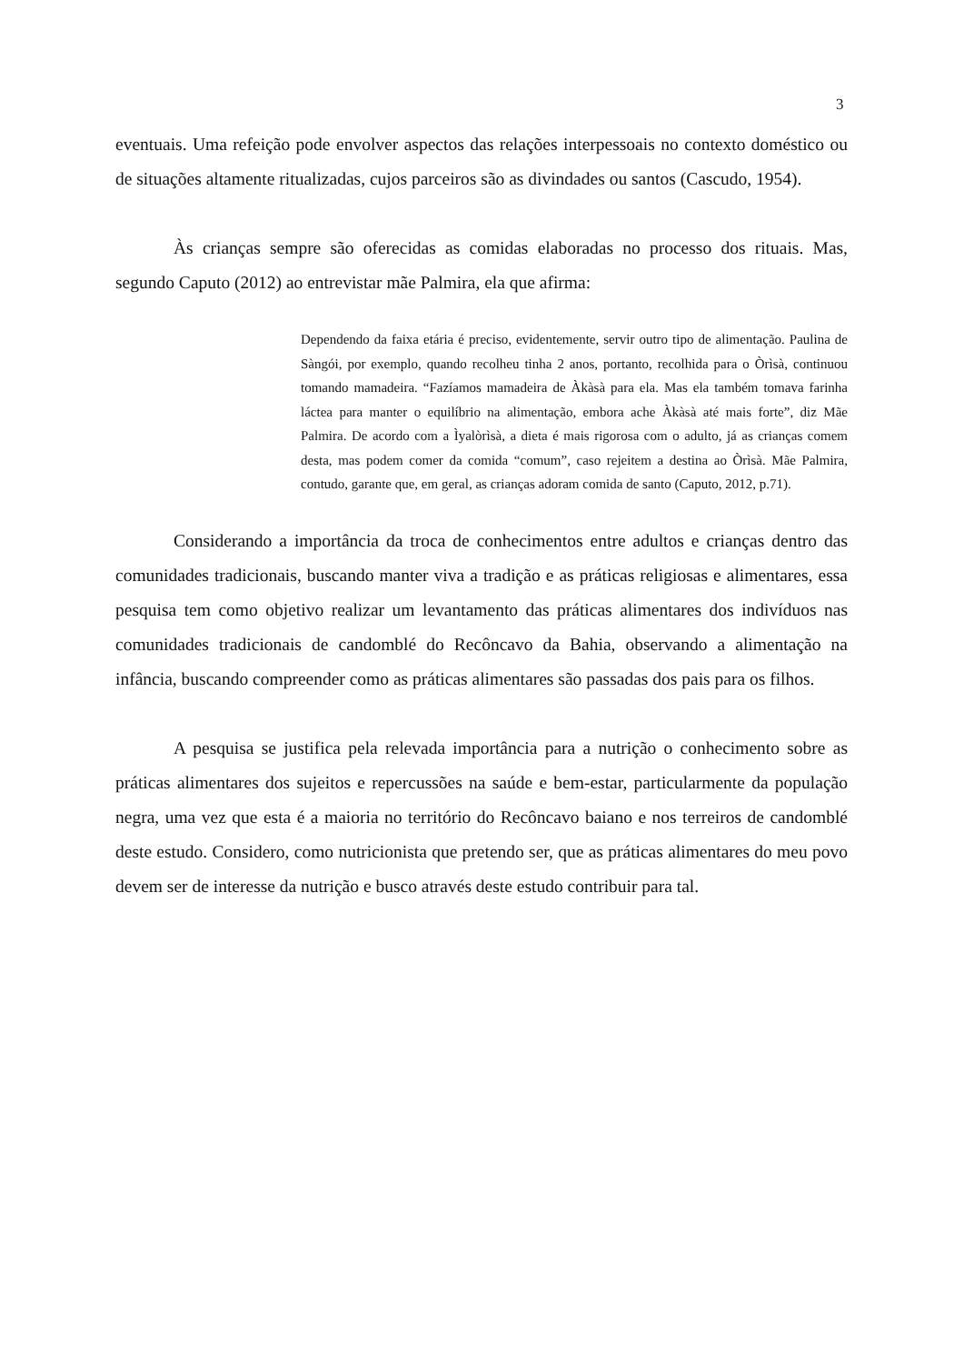3
eventuais. Uma refeição pode envolver aspectos das relações interpessoais no contexto doméstico ou de situações altamente ritualizadas, cujos parceiros são as divindades ou santos (Cascudo, 1954).
Às crianças sempre são oferecidas as comidas elaboradas no processo dos rituais. Mas, segundo Caputo (2012) ao entrevistar mãe Palmira, ela que afirma:
Dependendo da faixa etária é preciso, evidentemente, servir outro tipo de alimentação. Paulina de Sàngói, por exemplo, quando recolheu tinha 2 anos, portanto, recolhida para o Òrìsà, continuou tomando mamadeira. “Fazíamos mamadeira de Àkàsà para ela. Mas ela também tomava farinha láctea para manter o equilíbrio na alimentação, embora ache Àkàsà até mais forte”, diz Mãe Palmira. De acordo com a Ìyalòrìsà, a dieta é mais rigorosa com o adulto, já as crianças comem desta, mas podem comer da comida “comum”, caso rejeitem a destina ao Òrìsà. Mãe Palmira, contudo, garante que, em geral, as crianças adoram comida de santo (Caputo, 2012, p.71).
Considerando a importância da troca de conhecimentos entre adultos e crianças dentro das comunidades tradicionais, buscando manter viva a tradição e as práticas religiosas e alimentares, essa pesquisa tem como objetivo realizar um levantamento das práticas alimentares dos indivíduos nas comunidades tradicionais de candomblé do Recôncavo da Bahia, observando a alimentação na infância, buscando compreender como as práticas alimentares são passadas dos pais para os filhos.
A pesquisa se justifica pela relevada importância para a nutrição o conhecimento sobre as práticas alimentares dos sujeitos e repercussões na saúde e bem-estar, particularmente da população negra, uma vez que esta é a maioria no território do Recôncavo baiano e nos terreiros de candomblé deste estudo. Considero, como nutricionista que pretendo ser, que as práticas alimentares do meu povo devem ser de interesse da nutrição e busco através deste estudo contribuir para tal.